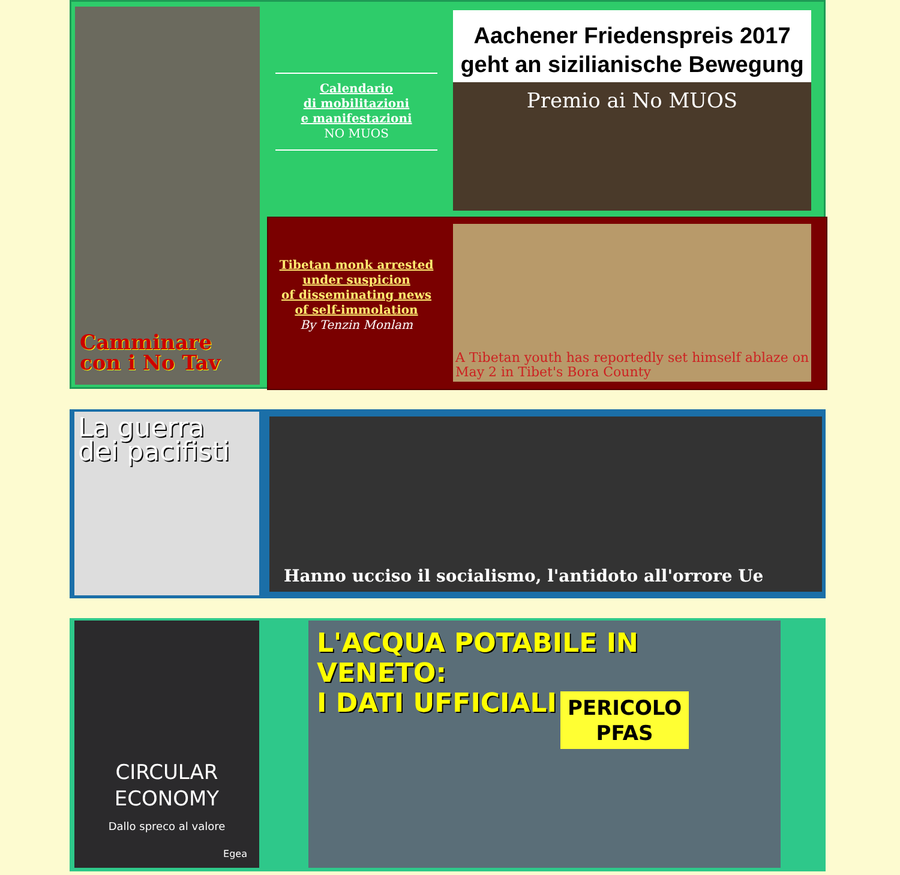Camminare
con i No Tav
Calendario
di mobilitazioni
e manifestazioni
NO MUOS
Aachener Friedenspreis 2017
geht an sizilianische Bewegung
Premio ai No MUOS
Tibetan monk arrested
under suspicion
of disseminating news
of self-immolation
By Tenzin Monlam
A Tibetan youth has reportedly set himself ablaze on May 2 in Tibet's Bora County
La guerra
dei pacifisti
Hanno ucciso il socialismo, l'antidoto all'orrore Ue
CIRCULAR
ECONOMY
Dallo spreco al valore
Egea
L'ACQUA POTABILE IN VENETO:
I DATI UFFICIALI
PERICOLO
PFAS